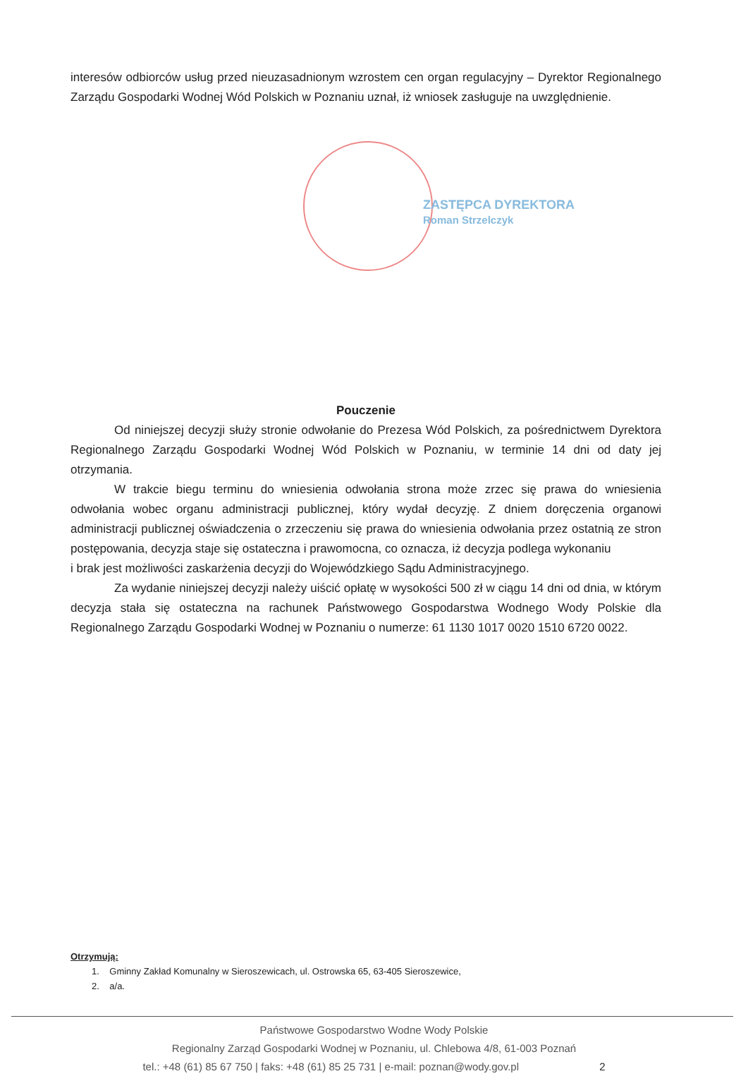interesów odbiorców usług przed nieuzasadnionym wzrostem cen organ regulacyjny – Dyrektor Regionalnego Zarządu Gospodarki Wodnej Wód Polskich w Poznaniu uznał, iż wniosek zasługuje na uwzględnienie.
ZASTĘPCA DYREKTORA
Roman Strzelczyk
Pouczenie
Od niniejszej decyzji służy stronie odwołanie do Prezesa Wód Polskich, za pośrednictwem Dyrektora Regionalnego Zarządu Gospodarki Wodnej Wód Polskich w Poznaniu, w terminie 14 dni od daty jej otrzymania.
W trakcie biegu terminu do wniesienia odwołania strona może zrzec się prawa do wniesienia odwołania wobec organu administracji publicznej, który wydał decyzję. Z dniem doręczenia organowi administracji publicznej oświadczenia o zrzeczeniu się prawa do wniesienia odwołania przez ostatnią ze stron postępowania, decyzja staje się ostateczna i prawomocna, co oznacza, iż decyzja podlega wykonaniu
i brak jest możliwości zaskarżenia decyzji do Wojewódzkiego Sądu Administracyjnego.
Za wydanie niniejszej decyzji należy uiścić opłatę w wysokości 500 zł w ciągu 14 dni od dnia, w którym decyzja stała się ostateczna na rachunek Państwowego Gospodarstwa Wodnego Wody Polskie dla Regionalnego Zarządu Gospodarki Wodnej w Poznaniu o numerze: 61 1130 1017 0020 1510 6720 0022.
Otrzymują:
1. Gminny Zakład Komunalny w Sieroszewicach, ul. Ostrowska 65, 63-405 Sieroszewice,
2. a/a.
Państwowe Gospodarstwo Wodne Wody Polskie
Regionalny Zarząd Gospodarki Wodnej w Poznaniu, ul. Chlebowa 4/8, 61-003 Poznań
tel.: +48 (61) 85 67 750 | faks: +48 (61) 85 25 731 | e-mail: poznan@wody.gov.pl 2